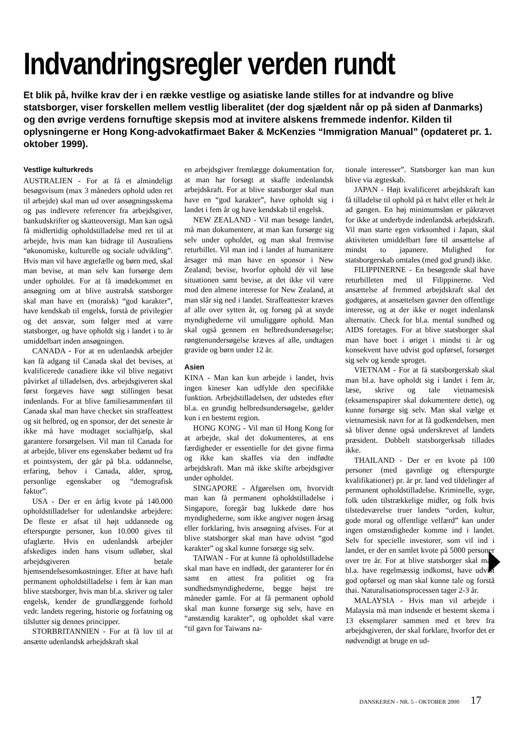Indvandringsregler verden rundt
Et blik på, hvilke krav der i en række vestlige og asiatiske lande stilles for at indvandre og blive statsborger, viser forskellen mellem vestlig liberalitet (der dog sjældent når op på siden af Danmarks) og den øvrige verdens fornuftige skepsis mod at invitere alskens fremmede indenfor. Kilden til oplysningerne er Hong Kong-advokatfirmaet Baker & McKenzies “Immigration Manual” (opdateret pr. 1. oktober 1999).
Vestlige kulturkreds
AUSTRALIEN - For at få et almindeligt besøgsvisum (max 3 måneders ophold uden ret til arbejde) skal man ud over ansøgningsskema og pas indlevere referencer fra arbejdsgiver, bankudskrifter og skatteoversigt. Man kan også få midlertidig opholdstilladelse med ret til at arbejde, hvis man kan bidrage til Australiens “økonomiske, kulturelle og sociale udvikling”. Hvis man vil have ægtefælle og børn med, skal man bevise, at man selv kan forsørge dem under opholdet. For at få imødekommet en ansøgning om at blive australsk statsborger skal man have en (moralsk) “god karakter”, have kendskab til engelsk, forstå de privilegier og det ansvar, som følger med at være statsborger, og have opholdt sig i landet i to år umiddelbart inden ansøgningen.
CANADA - For at en udenlandsk arbejder kan få adgang til Canada skal det bevises, at kvalificerede canadiere ikke vil blive negativt påvirket af tilladelsen, dvs. arbejdsgiveren skal først forgæves have søgt stillingen besat indenlands. For at blive familiesammenført til Canada skal man have checket sin straffeattest og sit helbred, og en sponsor, der det seneste år ikke må have modtaget socialhjælp, skal garantere forsørgelsen. Vil man til Canada for at arbejde, bliver ens egenskaber bedømt ud fra et pointsystem, der går på bl.a. uddannelse, erfaring, behov i Canada, alder, sprog, personlige egenskaber og “demografisk faktor”.
USA - Der er en årlig kvote på 140.000 opholdstilladelser for udenlandske arbejdere: De fleste er afsat til højt uddannede og efterspurgte personer, kun 10.000 gives til ufaglærte. Hvis en udenlandsk arbejder afskediges inden hans visum udløber, skal arbejdsgiveren betale hjemsendelsesomkostninger. Efter at have haft permanent opholdstilladelse i fem år kan man blive statsborger, hvis man bl.a. skriver og taler engelsk, kender de grundlæggende forhold vedr. landets regering, historie og forfatning og tilslutter sig dennes principper.
STORBRITANNIEN - For at få lov til at ansætte udenlandsk arbejdskraft skal
en arbejdsgiver fremlægge dokumentation for, at man har forsøgt at skaffe indenlandsk arbejdskraft. For at blive statsborger skal man have en “god karakter”, have opholdt sig i landet i fem år og have kendskab til engelsk.
NEW ZEALAND - Vil man besøge landet, må man dokumentere, at man kan forsørge sig selv under opholdet, og man skal fremvise returbillet. Vil man ind i landet af humanitære årsager må man have en sponsor i New Zealand; bevise, hvorfor ophold dér vil løse situationen samt bevise, at det ikke vil være mod den almene interesse for New Zealand, at man slår sig ned i landet. Straffeattester kræves af alle over sytten år, og forsøg på at snyde myndighederne vil umuliggøre ophold. Man skal også gennem en helbredsundersøgelse; røngtenundersøgelse kræves af alle, undtagen gravide og børn under 12 år.
Asien
KINA - Man kan kun arbejde i landet, hvis ingen kineser kan udfylde den specifikke funktion. Arbejdstilladelsen, der udstedes efter bl.a. en grundig helbredsundersøgelse, gælder kun i en bestemt region.
HONG KONG - Vil man til Hong Kong for at arbejde, skal det dokumenteres, at ens færdigheder er essentielle for det givne firma og ikke kan skaffes via den indfødte arbejdskraft. Man må ikke skifte arbejdsgiver under opholdet.
SINGAPORE - Afgørelsen om, hvorvidt man kan få permanent opholdstilladelse i Singapore, foregår bag lukkede døre hos myndighederne, som ikke angiver nogen årsag eller forklaring, hvis ansøgning afvises. For at blive statsborger skal man have udvist “god karakter” og skal kunne forsørge sig selv.
TAIWAN - For at kunne få opholdstilladelse skal man have en indfødt, der garanterer for én samt en attest fra politiet og fra sundhedsmyndighederne, begge højst tre måneder gamle. For at få permanent ophold skal man kunne forsørge sig selv, have en “anstændig karakter”, og opholdet skal være “til gavn for Taiwans na-
tionale interesser”. Statsborger kan man kun blive via ægteskab.
JAPAN - Højt kvalificeret arbejdskraft kan få tilladelse til ophold på et halvt eller et helt år ad gangen. En høj minimumsløn er påkrævet for ikke at underbyde indenlandsk arbejdskraft. Vil man starte egen virksomhed i Japan, skal aktiviteten umiddelbart føre til ansættelse af mindst to japanere. Mulighed for statsborgerskab omtales (med god grund) ikke.
FILIPPINERNE - En besøgende skal have returbilleten med til Filippinerne. Ved ansættelse af fremmed arbejdskraft skal det godtgøres, at ansættelsen gavner den offentlige interesse, og at der ikke er noget indenlansk alternativ. Check for bl.a. mental sundhed og AIDS foretages. For at blive statsborger skal man have boet i øriget i mindst ti år og konsekvent have udvist god opførsel, forsørget sig selv og kende sproget.
VIETNAM - For at få statsborgerskab skal man bl.a. have opholdt sig i landet i fem år, læse, skrive og tale vietnamesisk (eksamenspapirer skal dokumentere dette), og kunne forsørge sig selv. Man skal vælge et vietnamesisk navn for at få godkendelsen, men så bliver denne også underskrevet af landets præsident. Dobbelt statsborgerksab tillades ikke.
THAILAND - Der er en kvote på 100 personer (med gavnlige og efterspurgte kvalifikationer) pr. år pr. land ved tildelinger af permanent opholdstilladelse. Kriminelle, syge, folk uden tilstrækkelige midler, og folk hvis tilstedeværelse truer landets “orden, kultur, gode moral og offentlige velfærd” kan under ingen omstændigheder komme ind i landet. Selv for specielle investorer, som vil ind i landet, er der en samlet kvote på 5000 personer over tre år. For at blive statsborger skal man bl.a. have regelmæssig indkomst, have udvist god opførsel og man skal kunne tale og forstå thai. Naturalisationsprocessen tager 2-3 år.
MALAYSIA - Hvis man vil arbejde i Malaysia må man indsende et bestemt skema i 13 eksemplarer sammen med et brev fra arbejdsgiveren, der skal forklare, hvorfor det er nødvendigt at bruge en ud-
DANSKEREN - NR. 5 - OKTOBER 2000 17